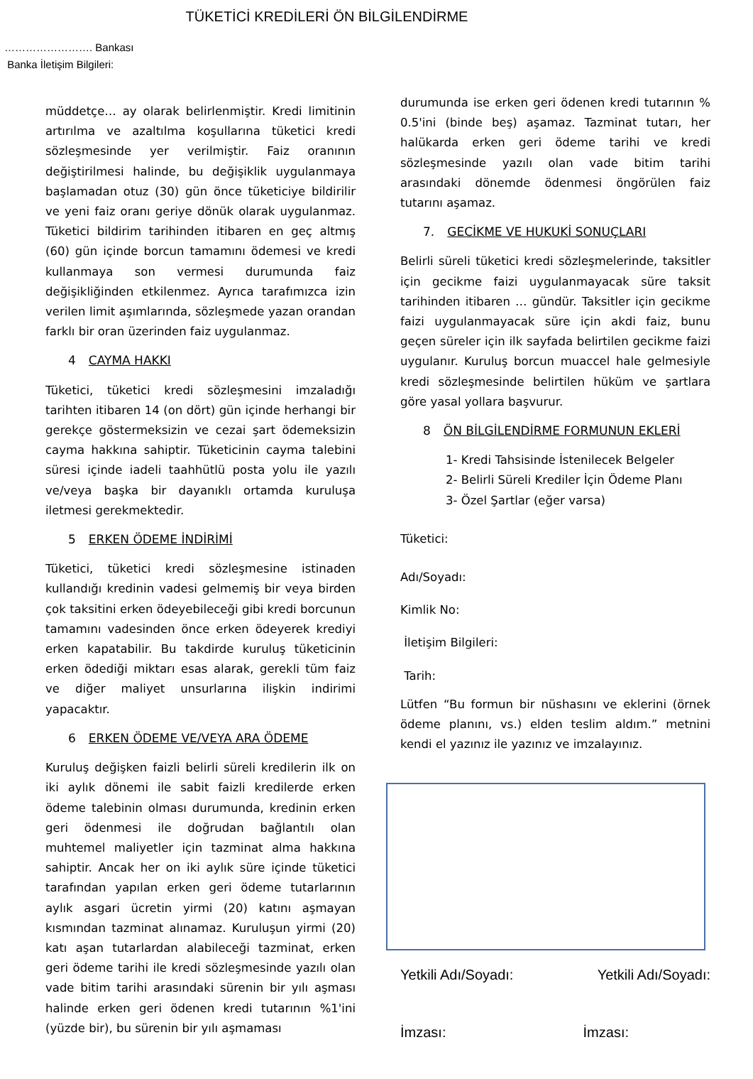TÜKETİCİ KREDİLERİ ÖN BİLGİLENDİRME
……………………. Bankası
Banka İletişim Bilgileri:
müddetçe… ay olarak belirlenmiştir. Kredi limitinin artırılma ve azaltılma koşullarına tüketici kredi sözleşmesinde yer verilmiştir. Faiz oranının değiştirilmesi halinde, bu değişiklik uygulanmaya başlamadan otuz (30) gün önce tüketiciye bildirilir ve yeni faiz oranı geriye dönük olarak uygulanmaz. Tüketici bildirim tarihinden itibaren en geç altmış (60) gün içinde borcun tamamını ödemesi ve kredi kullanmaya son vermesi durumunda faiz değişikliğinden etkilenmez. Ayrıca tarafımızca izin verilen limit aşımlarında, sözleşmede yazan orandan farklı bir oran üzerinden faiz uygulanmaz.
4 CAYMA HAKKI
Tüketici, tüketici kredi sözleşmesini imzaladığı tarihten itibaren 14 (on dört) gün içinde herhangi bir gerekçe göstermeksizin ve cezai şart ödemeksizin cayma hakkına sahiptir. Tüketicinin cayma talebini süresi içinde iadeli taahhütlü posta yolu ile yazılı ve/veya başka bir dayanıklı ortamda kuruluşa iletmesi gerekmektedir.
5 ERKEN ÖDEME İNDİRİMİ
Tüketici, tüketici kredi sözleşmesine istinaden kullandığı kredinin vadesi gelmemiş bir veya birden çok taksitini erken ödeyebileceği gibi kredi borcunun tamamını vadesinden önce erken ödeyerek krediyi erken kapatabilir. Bu takdirde kuruluş tüketicinin erken ödediği miktarı esas alarak, gerekli tüm faiz ve diğer maliyet unsurlarına ilişkin indirimi yapacaktır.
6 ERKEN ÖDEME VE/VEYA ARA ÖDEME
Kuruluş değişken faizli belirli süreli kredilerin ilk on iki aylık dönemi ile sabit faizli kredilerde erken ödeme talebinin olması durumunda, kredinin erken geri ödenmesi ile doğrudan bağlantılı olan muhtemel maliyetler için tazminat alma hakkına sahiptir. Ancak her on iki aylık süre içinde tüketici tarafından yapılan erken geri ödeme tutarlarının aylık asgari ücretin yirmi (20) katını aşmayan kısmından tazminat alınamaz. Kuruluşun yirmi (20) katı aşan tutarlardan alabileceği tazminat, erken geri ödeme tarihi ile kredi sözleşmesinde yazılı olan vade bitim tarihi arasındaki sürenin bir yılı aşması halinde erken geri ödenen kredi tutarının %1'ini (yüzde bir), bu sürenin bir yılı aşmaması
durumunda ise erken geri ödenen kredi tutarının % 0.5'ini (binde beş) aşamaz. Tazminat tutarı, her halükarda erken geri ödeme tarihi ve kredi sözleşmesinde yazılı olan vade bitim tarihi arasındaki dönemde ödenmesi öngörülen faiz tutarını aşamaz.
7. GECİKME VE HUKUKİ SONUÇLARI
Belirli süreli tüketici kredi sözleşmelerinde, taksitler için gecikme faizi uygulanmayacak süre taksit tarihinden itibaren … gündür. Taksitler için gecikme faizi uygulanmayacak süre için akdi faiz, bunu geçen süreler için ilk sayfada belirtilen gecikme faizi uygulanır. Kuruluş borcun muaccel hale gelmesiyle kredi sözleşmesinde belirtilen hüküm ve şartlara göre yasal yollara başvurur.
8 ÖN BİLGİLENDİRME FORMUNUN EKLERİ
1- Kredi Tahsisinde İstenilecek Belgeler
2- Belirli Süreli Krediler İçin Ödeme Planı
3- Özel Şartlar (eğer varsa)
Tüketici:
Adı/Soyadı:
Kimlik No:
İletişim Bilgileri:
Tarih:
Lütfen “Bu formun bir nüshasını ve eklerini (örnek ödeme planını, vs.) elden teslim aldım.” metnini kendi el yazınız ile yazınız ve imzalayınız.
Yetkili Adı/Soyadı: Yetkili Adı/Soyadı:
İmzası: İmzası: